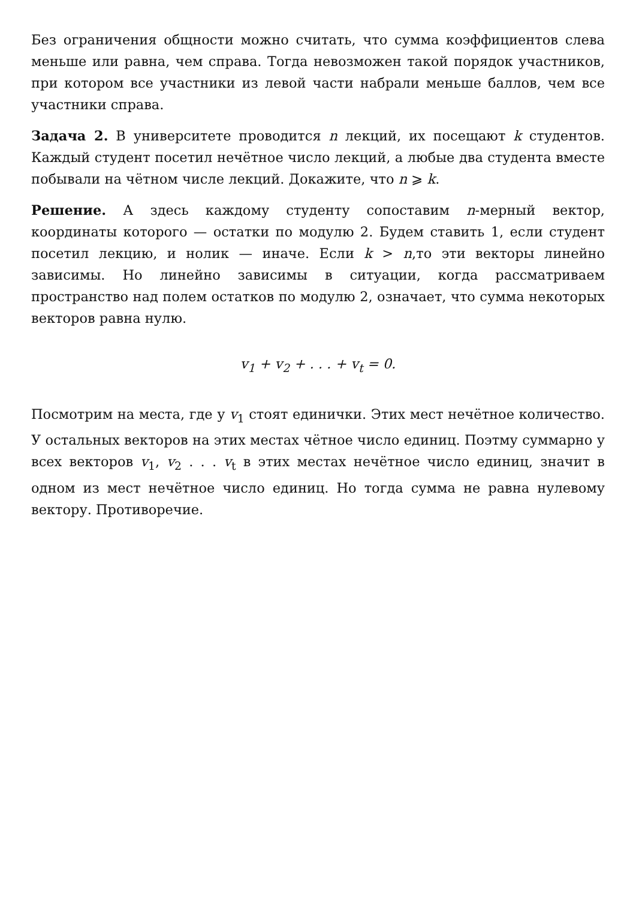Без ограничения общности можно считать, что сумма коэффициентов слева меньше или равна, чем справа. Тогда невозможен такой порядок участников, при котором все участники из левой части набрали меньше баллов, чем все участники справа.
Задача 2. В университете проводится n лекций, их посещают k студентов. Каждый студент посетил нечётное число лекций, а любые два студента вместе побывали на чётном числе лекций. Докажите, что n ⩾ k.
Решение. А здесь каждому студенту сопоставим n-мерный вектор, координаты которого — остатки по модулю 2. Будем ставить 1, если студент посетил лекцию, и нолик — иначе. Если k > n,то эти векторы линейно зависимы. Но линейно зависимы в ситуации, когда рассматриваем пространство над полем остатков по модулю 2, означает, что сумма некоторых векторов равна нулю.
v<sub>1</sub> + v<sub>2</sub> + . . . + v<sub>t</sub> = 0.
Посмотрим на места, где у v<sub>1</sub> стоят единички. Этих мест нечётное количество. У остальных векторов на этих местах чётное число единиц. Поэтму суммарно у всех векторов v<sub>1</sub>, v<sub>2</sub> . . . v<sub>t</sub> в этих местах нечётное число единиц, значит в одном из мест нечётное число единиц. Но тогда сумма не равна нулевому вектору. Противоречие.